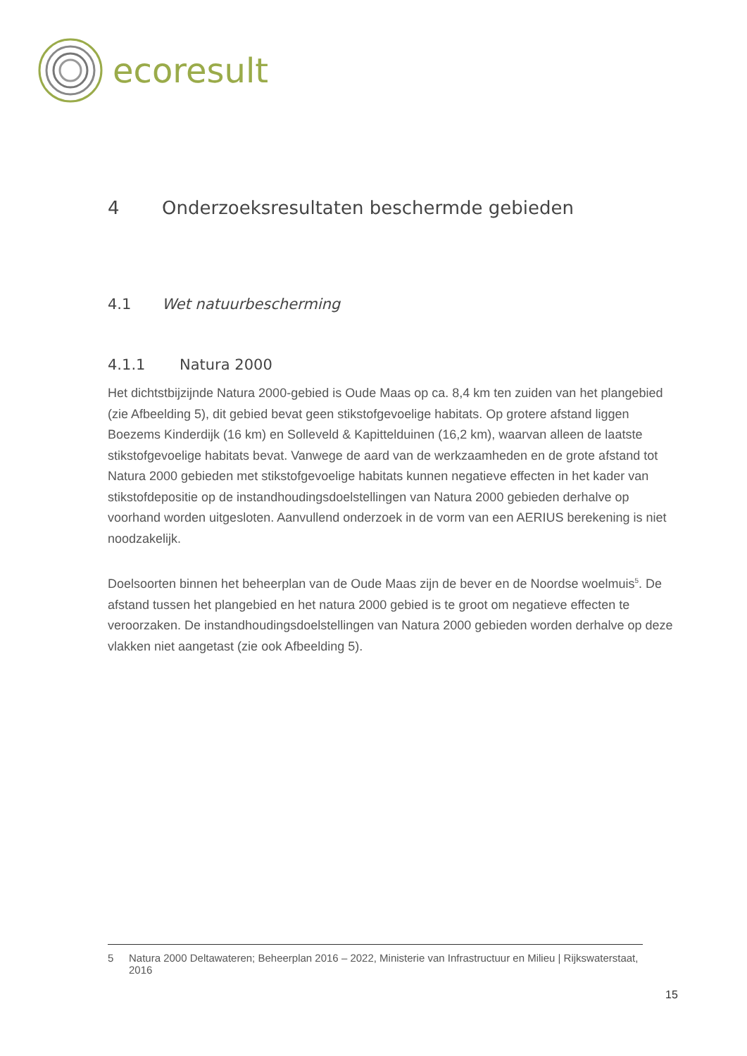ecoresult
4 Onderzoeksresultaten beschermde gebieden
4.1 Wet natuurbescherming
4.1.1 Natura 2000
Het dichtstbijzijnde Natura 2000-gebied is Oude Maas op ca. 8,4 km ten zuiden van het plangebied (zie Afbeelding 5), dit gebied bevat geen stikstofgevoelige habitats. Op grotere afstand liggen Boezems Kinderdijk (16 km) en Solleveld & Kapittelduinen (16,2 km), waarvan alleen de laatste stikstofgevoelige habitats bevat. Vanwege de aard van de werkzaamheden en de grote afstand tot Natura 2000 gebieden met stikstofgevoelige habitats kunnen negatieve effecten in het kader van stikstofdepositie op de instandhoudingsdoelstellingen van Natura 2000 gebieden derhalve op voorhand worden uitgesloten. Aanvullend onderzoek in de vorm van een AERIUS berekening is niet noodzakelijk.
Doelsoorten binnen het beheerplan van de Oude Maas zijn de bever en de Noordse woelmuis<sup>5</sup>. De afstand tussen het plangebied en het natura 2000 gebied is te groot om negatieve effecten te veroorzaken. De instandhoudingsdoelstellingen van Natura 2000 gebieden worden derhalve op deze vlakken niet aangetast (zie ook Afbeelding 5).
5 Natura 2000 Deltawateren; Beheerplan 2016 – 2022, Ministerie van Infrastructuur en Milieu | Rijkswaterstaat, 2016
15